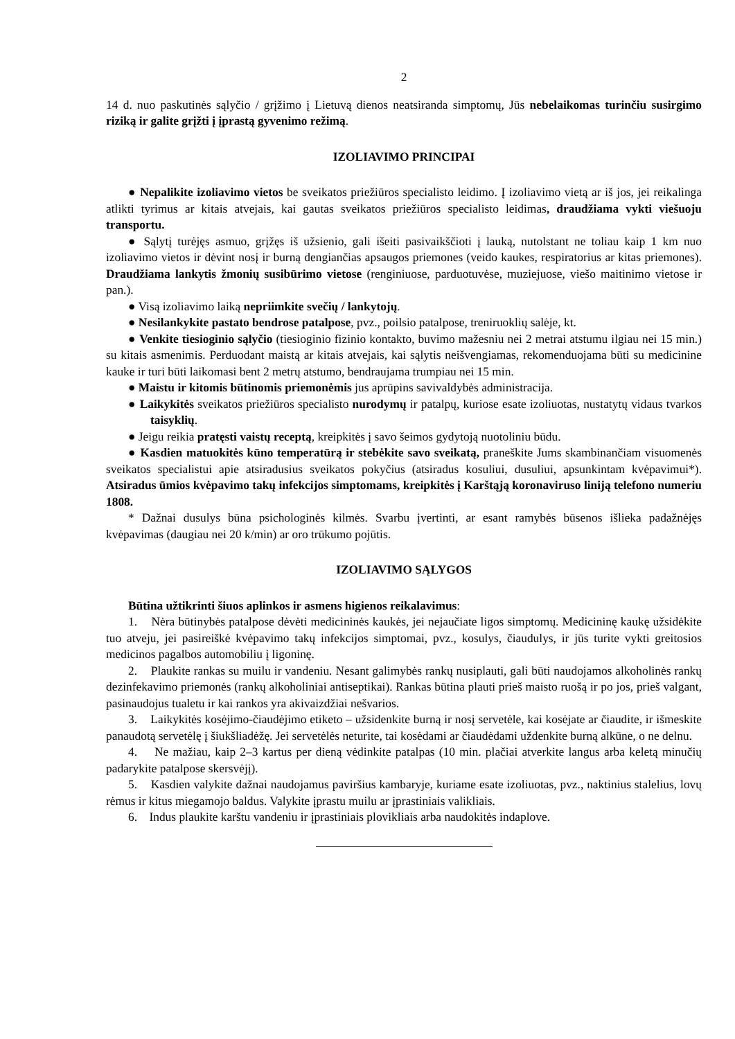2
14 d. nuo paskutinės sąlyčio / grįžimo į Lietuvą dienos neatsiranda simptomų, Jūs nebelaikomas turinčiu susirgimo riziką ir galite grįžti į įprastą gyvenimo režimą.
IZOLIAVIMO PRINCIPAI
● Nepalikite izoliavimo vietos be sveikatos priežiūros specialisto leidimo. Į izoliavimo vietą ar iš jos, jei reikalinga atlikti tyrimus ar kitais atvejais, kai gautas sveikatos priežiūros specialisto leidimas, draudžiama vykti viešuoju transportu.
● Sąlytį turėjęs asmuo, grįžęs iš užsienio, gali išeiti pasivaikščioti į lauką, nutolstant ne toliau kaip 1 km nuo izoliavimo vietos ir dėvint nosį ir burną dengiančias apsaugos priemones (veido kaukes, respiratorius ar kitas priemones). Draudžiama lankytis žmonių susibūrimo vietose (renginiuose, parduotuvėse, muziejuose, viešo maitinimo vietose ir pan.).
● Visą izoliavimo laiką nepriimkite svečių / lankytojų.
● Nesilankykite pastato bendrose patalpose, pvz., poilsio patalpose, treniruoklių salėje, kt.
● Venkite tiesioginio sąlyčio (tiesioginio fizinio kontakto, buvimo mažesniu nei 2 metrai atstumu ilgiau nei 15 min.) su kitais asmenimis. Perduodant maistą ar kitais atvejais, kai sąlytis neišvengiamas, rekomenduojama būti su medicinine kauke ir turi būti laikomasi bent 2 metrų atstumo, bendraujama trumpiau nei 15 min.
● Maistu ir kitomis būtinomis priemonėmis jus aprūpins savivaldybės administracija.
● Laikykitės sveikatos priežiūros specialisto nurodymų ir patalpų, kuriose esate izoliuotas, nustatytų vidaus tvarkos taisyklių.
● Jeigu reikia pratęsti vaistų receptą, kreipkitės į savo šeimos gydytoją nuotoliniu būdu.
● Kasdien matuokitės kūno temperatūrą ir stebėkite savo sveikatą, praneškite Jums skambinančiam visuomenės sveikatos specialistui apie atsiradusius sveikatos pokyčius (atsiradus kosuliui, dusuliui, apsunkintam kvėpavimui*). Atsiradus ūmios kvėpavimo takų infekcijos simptomams, kreipkitės į Karštąją koronaviruso liniją telefono numeriu 1808.
* Dažnai dusulys būna psichologinės kilmės. Svarbu įvertinti, ar esant ramybės būsenos išlieka padažnėjęs kvėpavimas (daugiau nei 20 k/min) ar oro trūkumo pojūtis.
IZOLIAVIMO SĄLYGOS
Būtina užtikrinti šiuos aplinkos ir asmens higienos reikalavimus:
1. Nėra būtinybės patalpose dėvėti medicininės kaukės, jei nejaučiate ligos simptomų. Medicininę kaukę užsidėkite tuo atveju, jei pasireiškė kvėpavimo takų infekcijos simptomai, pvz., kosulys, čiaudulys, ir jūs turite vykti greitosios medicinos pagalbos automobiliu į ligoninę.
2. Plaukite rankas su muilu ir vandeniu. Nesant galimybės rankų nusiplauti, gali būti naudojamos alkoholinės rankų dezinfekavimo priemonės (rankų alkoholiniai antiseptikai). Rankas būtina plauti prieš maisto ruošą ir po jos, prieš valgant, pasinaudojus tualetu ir kai rankos yra akivaizdžiai nešvarios.
3. Laikykitės kosėjimo-čiaudėjimo etiketo – užsidenkite burną ir nosį servetėle, kai kosėjate ar čiaudite, ir išmeskite panaudotą servetėlę į šiukšliadėžę. Jei servetėlės neturite, tai kosėdami ar čiaudėdami uždenkite burną alkūne, o ne delnu.
4. Ne mažiau, kaip 2–3 kartus per dieną vėdinkite patalpas (10 min. plačiai atverkite langus arba keletą minučių padarykite patalpose skersvėjį).
5. Kasdien valykite dažnai naudojamus paviršius kambaryje, kuriame esate izoliuotas, pvz., naktinius stalelius, lovų rėmus ir kitus miegamojo baldus. Valykite įprastu muilu ar įprastiniais valikliais.
6. Indus plaukite karštu vandeniu ir įprastiniais plovikliais arba naudokitės indaplove.